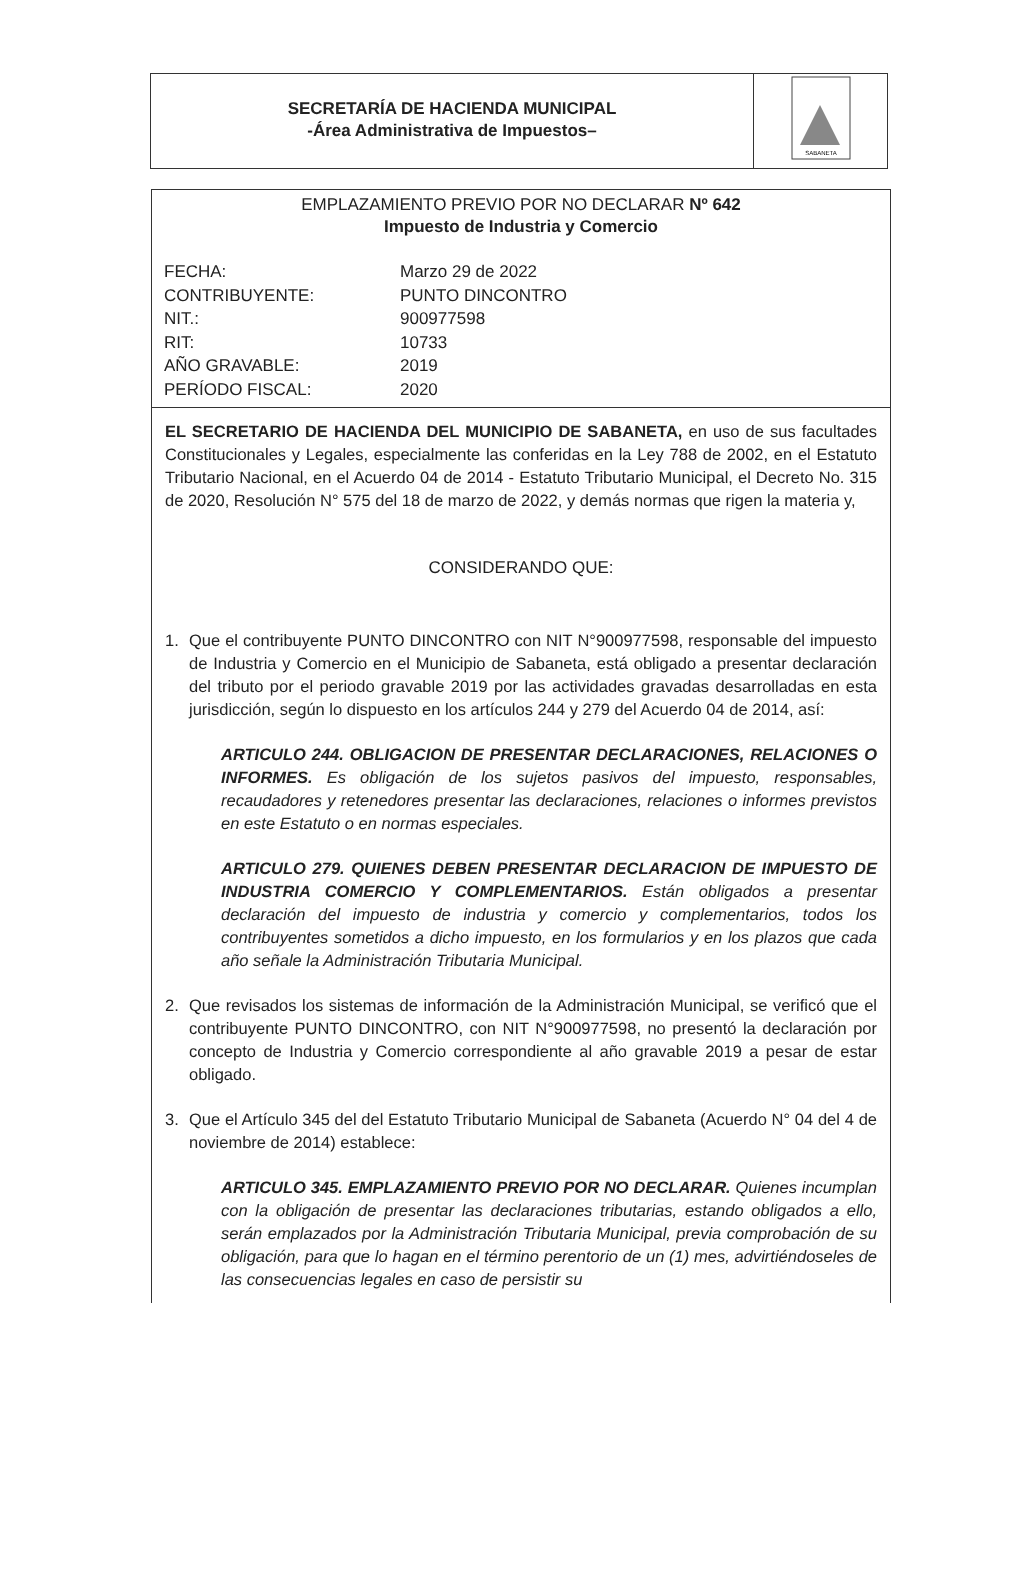SECRETARÍA DE HACIENDA MUNICIPAL
-Área Administrativa de Impuestos–
SABANETA
EMPLAZAMIENTO PREVIO POR NO DECLARAR Nº 642
Impuesto de Industria y Comercio
FECHA:
Marzo 29 de 2022
CONTRIBUYENTE:
PUNTO DINCONTRO
NIT.:
900977598
RIT:
10733
AÑO GRAVABLE:
2019
PERÍODO FISCAL:
2020
EL SECRETARIO DE HACIENDA DEL MUNICIPIO DE SABANETA, en uso de sus facultades Constitucionales y Legales, especialmente las conferidas en la Ley 788 de 2002, en el Estatuto Tributario Nacional, en el Acuerdo 04 de 2014 - Estatuto Tributario Municipal, el Decreto No. 315 de 2020, Resolución N° 575 del 18 de marzo de 2022, y demás normas que rigen la materia y,
CONSIDERANDO QUE:
1. Que el contribuyente PUNTO DINCONTRO con NIT N°900977598, responsable del impuesto de Industria y Comercio en el Municipio de Sabaneta, está obligado a presentar declaración del tributo por el periodo gravable 2019 por las actividades gravadas desarrolladas en esta jurisdicción, según lo dispuesto en los artículos 244 y 279 del Acuerdo 04 de 2014, así:
ARTICULO 244. OBLIGACION DE PRESENTAR DECLARACIONES, RELACIONES O INFORMES. Es obligación de los sujetos pasivos del impuesto, responsables, recaudadores y retenedores presentar las declaraciones, relaciones o informes previstos en este Estatuto o en normas especiales.
ARTICULO 279. QUIENES DEBEN PRESENTAR DECLARACION DE IMPUESTO DE INDUSTRIA COMERCIO Y COMPLEMENTARIOS. Están obligados a presentar declaración del impuesto de industria y comercio y complementarios, todos los contribuyentes sometidos a dicho impuesto, en los formularios y en los plazos que cada año señale la Administración Tributaria Municipal.
2. Que revisados los sistemas de información de la Administración Municipal, se verificó que el contribuyente PUNTO DINCONTRO, con NIT N°900977598, no presentó la declaración por concepto de Industria y Comercio correspondiente al año gravable 2019 a pesar de estar obligado.
3. Que el Artículo 345 del del Estatuto Tributario Municipal de Sabaneta (Acuerdo N° 04 del 4 de noviembre de 2014) establece:
ARTICULO 345. EMPLAZAMIENTO PREVIO POR NO DECLARAR. Quienes incumplan con la obligación de presentar las declaraciones tributarias, estando obligados a ello, serán emplazados por la Administración Tributaria Municipal, previa comprobación de su obligación, para que lo hagan en el término perentorio de un (1) mes, advirtiéndoseles de las consecuencias legales en caso de persistir su